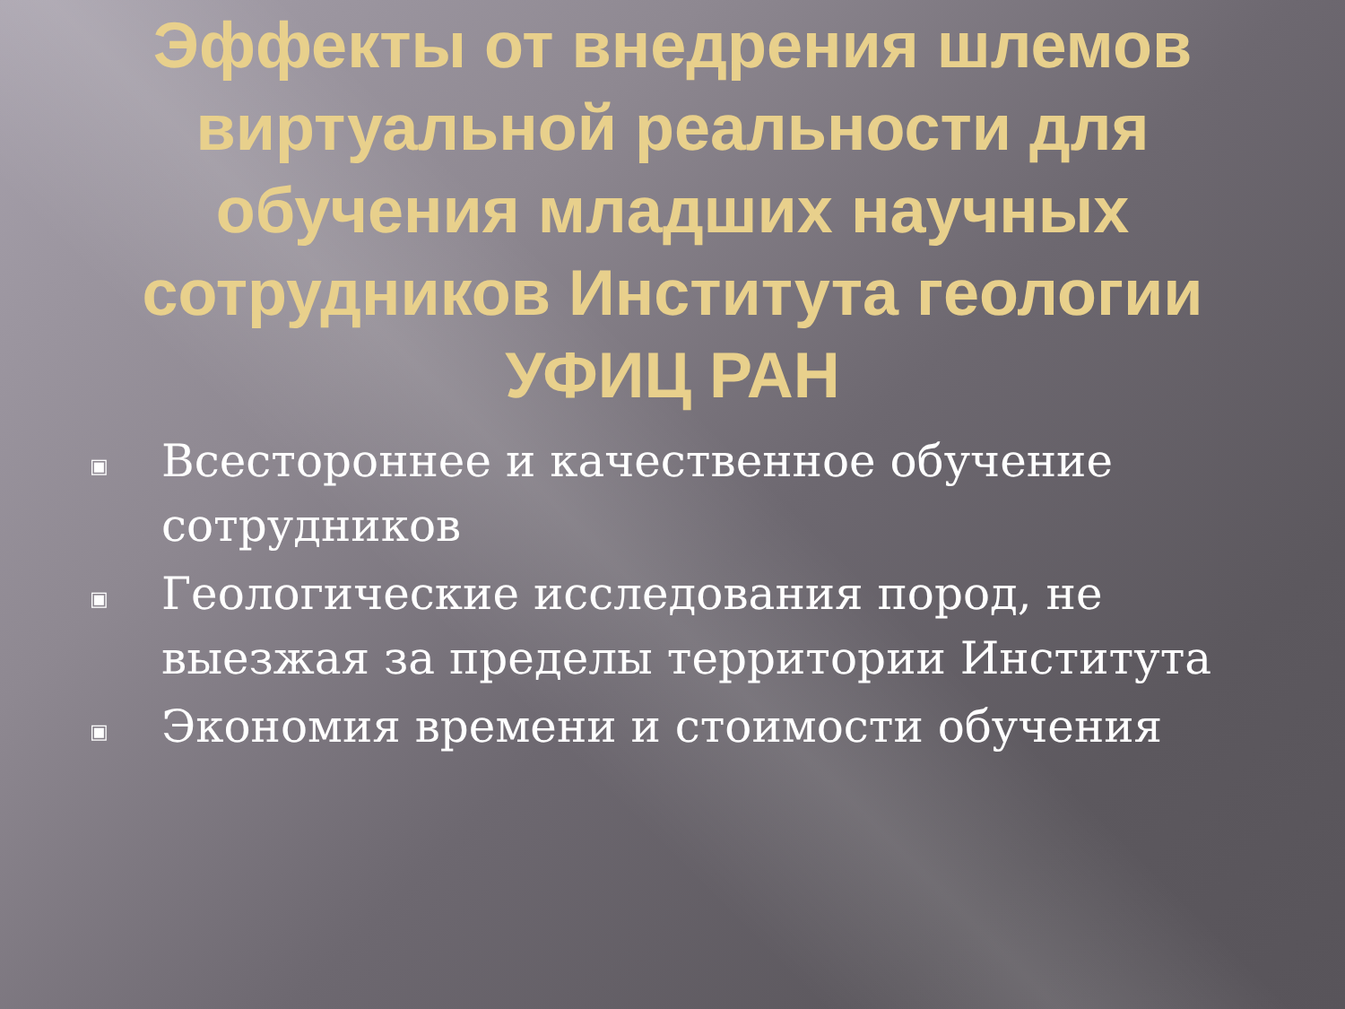Эффекты от внедрения шлемов виртуальной реальности для обучения младших научных сотрудников Института геологии УФИЦ РАН
▣ Всестороннее и качественное обучение сотрудников
▣ Геологические исследования пород, не выезжая за пределы территории Института
▣ Экономия времени и стоимости обучения